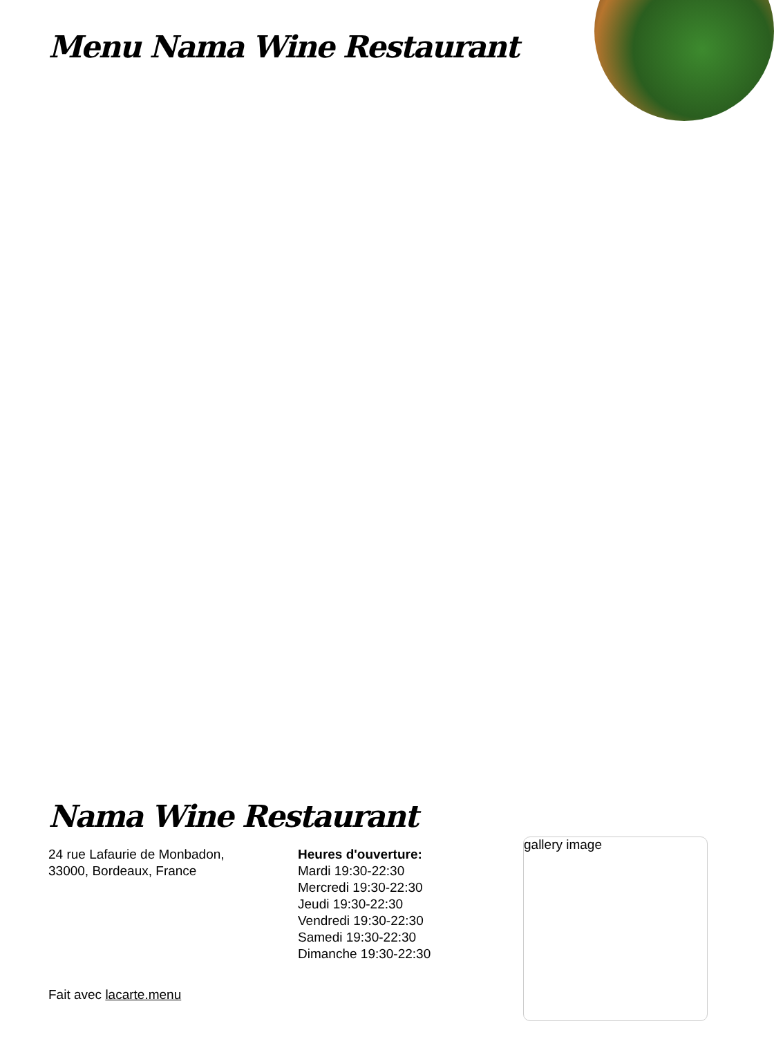Menu Nama Wine Restaurant
Nama Wine Restaurant
24 rue Lafaurie de Monbadon,
33000, Bordeaux, France
Heures d'ouverture:
Mardi 19:30-22:30
Mercredi 19:30-22:30
Jeudi 19:30-22:30
Vendredi 19:30-22:30
Samedi 19:30-22:30
Dimanche 19:30-22:30
Fait avec lacarte.menu
gallery image